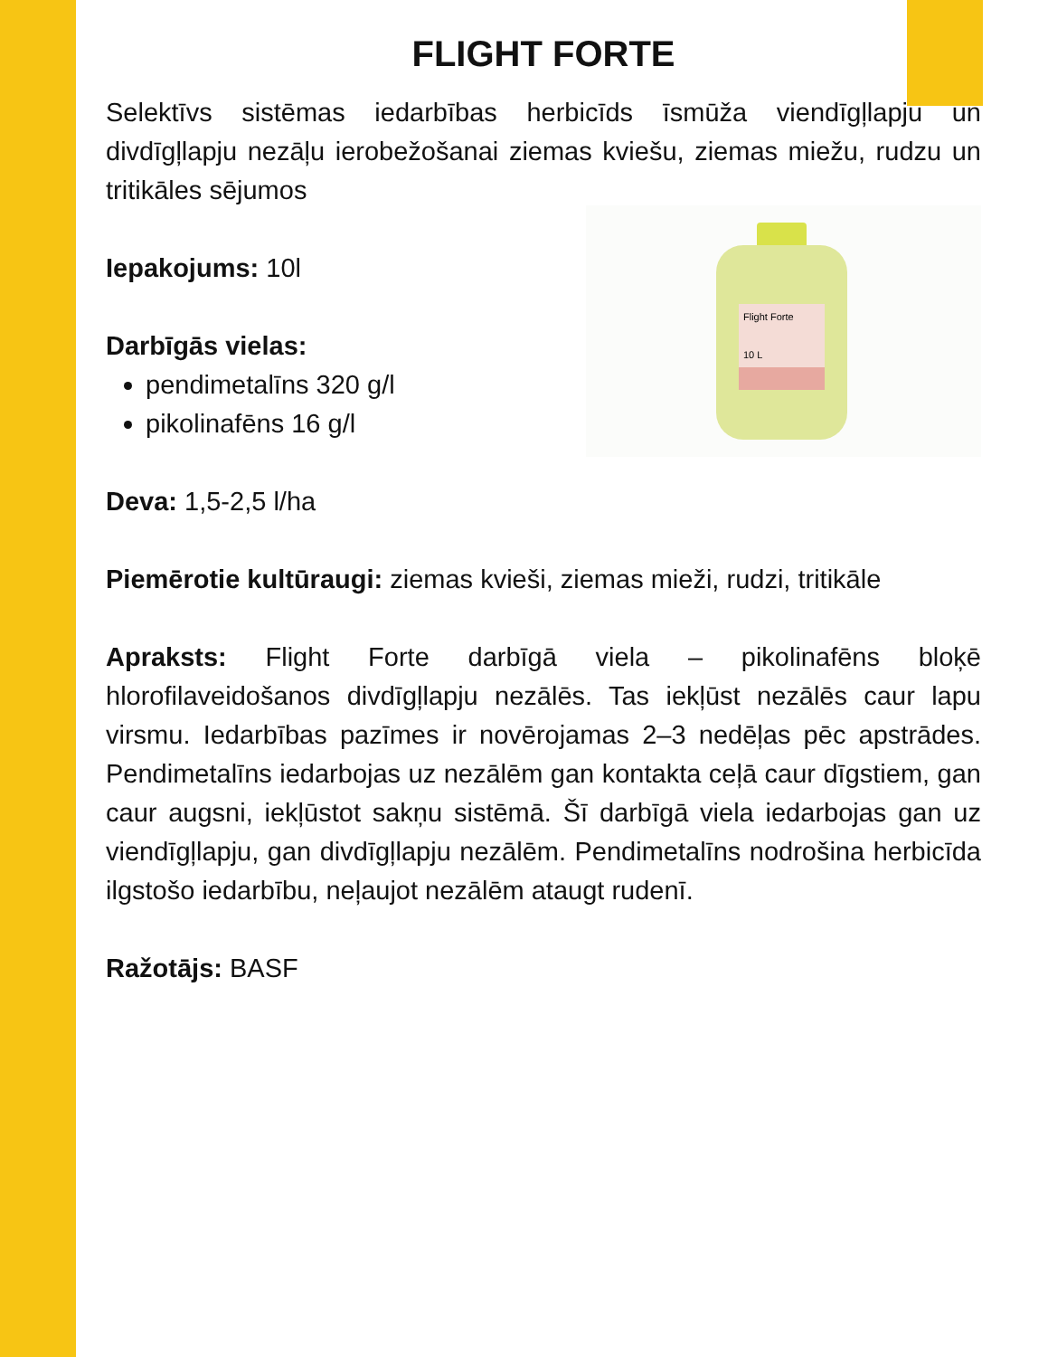FLIGHT FORTE
Selektīvs sistēmas iedarbības herbicīds īsmūža viendīgļlapju un divdīgļlapju nezāļu ierobežošanai ziemas kviešu, ziemas miežu, rudzu un tritikāles sējumos
Iepakojums: 10l
Darbīgās vielas:
pendimetalīns 320 g/l
pikolinafēns 16 g/l
Flight Forte
10 L
Deva: 1,5-2,5 l/ha
Piemērotie kultūraugi: ziemas kvieši, ziemas mieži, rudzi, tritikāle
Apraksts: Flight Forte darbīgā viela – pikolinafēns bloķē hlorofilaveidošanos divdīgļlapju nezālēs. Tas iekļūst nezālēs caur lapu virsmu. Iedarbības pazīmes ir novērojamas 2–3 nedēļas pēc apstrādes. Pendimetalīns iedarbojas uz nezālēm gan kontakta ceļā caur dīgstiem, gan caur augsni, iekļūstot sakņu sistēmā. Šī darbīgā viela iedarbojas gan uz viendīgļlapju, gan divdīgļlapju nezālēm. Pendimetalīns nodrošina herbicīda ilgstošo iedarbību, neļaujot nezālēm ataugt rudenī.
Ražotājs: BASF